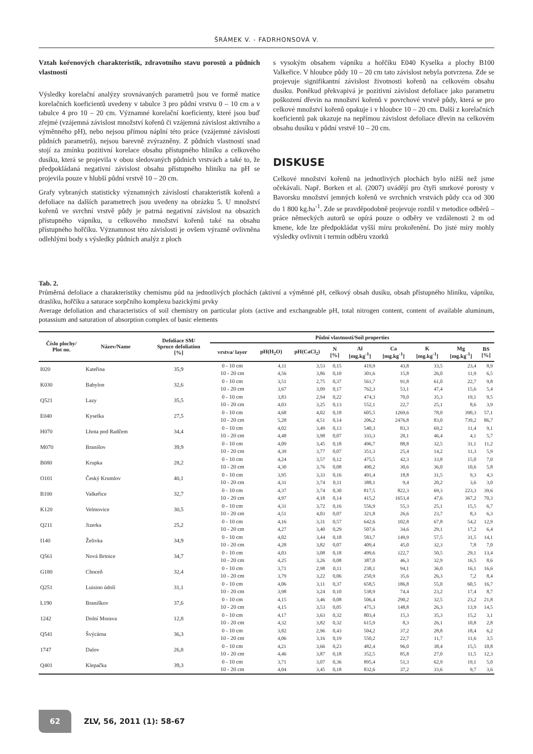ŠRÁMEK V. - FADRHONSOVÁ V.
Vztah kořenových charakteristik, zdravotního stavu porostů a půdních vlastností
Výsledky korelační analýzy srovnávaných parametrů jsou ve formě matice korelačních koeficientů uvedeny v tabulce 3 pro půdní vrstvu 0 – 10 cm a v tabulce 4 pro 10 – 20 cm. Významné korelační koeficienty, které jsou buď zřejmé (vzájemná závislost množství kořenů či vzájemná závislost aktivního a výměnného pH), nebo nejsou přímou náplní této práce (vzájemné závislosti půdních parametrů), nejsou barevně zvýrazněny. Z půdních vlastností snad stojí za zmínku pozitivní korelace obsahu přístupného hliníku a celkového dusíku, která se projevila v obou sledovaných půdních vrstvách a také to, že předpokládaná negativní závislost obsahu přístupného hliníku na pH se projevila pouze v hlubší půdní vrstvě 10 – 20 cm.
Grafy vybraných statisticky významných závislostí charakteristik kořenů a defoliace na dalších parametrech jsou uvedeny na obrázku 5. U množství kořenů ve svrchní vrstvě půdy je patrná negativní závislost na obsazích přístupného vápníku, u celkového množství kořenů také na obsahu přístupného hořčíku. Významnost této závislosti je ovšem výrazně ovlivněna odlehlými body s výsledky půdních analýz z ploch
s vysokým obsahem vápníku a hořčíku E040 Kyselka a plochy B100 Valkeřice. V hloubce půdy 10 – 20 cm tato závislost nebyla potvrzena. Zde se projevuje signifikantní závislost životnosti kořenů na celkovém obsahu dusíku. Poněkud překvapivá je pozitivní závislost defoliace jako parametru poškození dřevin na množství kořenů v povrchové vrstvě půdy, která se pro celkové množství kořenů opakuje i v hloubce 10 – 20 cm. Další z korelačních koeficientů pak ukazuje na nepřímou závislost defoliace dřevin na celkovém obsahu dusíku v půdní vrstvě 10 – 20 cm.
DISKUSE
Celkové množství kořenů na jednotlivých plochách bylo nižší než jsme očekávali. Např. Borken et al. (2007) uvádějí pro čtyři smrkové porosty v Bavorsku množství jemných kořenů ve svrchních vrstvách půdy cca od 300 do 1 800 kg.ha<sup>-1</sup>. Zde se pravděpodobně projevuje rozdíl v metodice odběrů – práce německých autorů se opírá pouze o odběry ve vzdálenosti 2 m od kmene, kde lze předpokládat vyšší míru prokořenění. Do jisté míry mohly výsledky ovlivnit i termín odběru vzorků
Tab. 2.
Průměrná defoliace a charakteristiky chemismu půd na jednotlivých plochách (aktivní a výměnné pH, celkový obsah dusíku, obsah přístupného hliníku, vápníku, draslíku, hořčíku a saturace sorpčního komplexu bazickými prvky
Average defoliation and characteristics of soil chemistry on particular plots (active and exchangeable pH, total nitrogen content, content of available aluminum, potassium and saturation of absorption complex of basic elements
| Číslo plochy/ Plot no. | Název/Name | Defoliace SM/ Spruce defoliation [%] | Půdní vlastnosti/Soil properties | | | | | | | | |
| --- | --- | --- | --- | --- | --- | --- | --- | --- | --- | --- | --- |
| | | | vrstva/ layer | pH(H<sub>2</sub>O) | pH(CaCl<sub>2</sub>) | N [%] | Al [mg.kg<sup>-1</sup>] | Ca [mg.kg<sup>-1</sup>] | K [mg.kg<sup>-1</sup>] | Mg [mg.kg<sup>-1</sup>] | BS [%] |
| I020 | Kateřina | 35,9 | 0 - 10 cm | 4,11 | 3,53 | 0,15 | 419,9 | 43,8 | 33,5 | 23,4 | 8,9 |
| | | | 10 - 20 cm | 4,56 | 3,86 | 0,10 | 301,6 | 15,8 | 26,0 | 11,9 | 6,5 |
| K030 | Babylon | 32,6 | 0 - 10 cm | 3,51 | 2,75 | 0,37 | 561,7 | 91,8 | 61,0 | 22,7 | 9,8 |
| | | | 10 - 20 cm | 3,67 | 3,09 | 0,17 | 762,3 | 53,1 | 47,4 | 15,6 | 5,4 |
| Q521 | Lazy | 35,5 | 0 - 10 cm | 3,83 | 2,94 | 0,22 | 474,3 | 70,0 | 35,3 | 19,1 | 9,5 |
| | | | 10 - 20 cm | 4,03 | 3,25 | 0,13 | 552,1 | 22,7 | 25,1 | 8,6 | 3,9 |
| E040 | Kyselka | 27,5 | 0 - 10 cm | 4,68 | 4,02 | 0,18 | 605,5 | 1269,6 | 78,0 | 390,3 | 57,1 |
| | | | 10 - 20 cm | 5,28 | 4,51 | 0,14 | 206,2 | 2476,8 | 83,0 | 739,2 | 86,7 |
| H070 | Lhota pod Radčem | 34,4 | 0 - 10 cm | 4,02 | 3,49 | 0,13 | 540,3 | 83,3 | 69,2 | 11,4 | 9,1 |
| | | | 10 - 20 cm | 4,48 | 3,98 | 0,07 | 333,3 | 20,1 | 46,4 | 4,1 | 5,7 |
| M070 | Branišov | 39,9 | 0 - 10 cm | 4,09 | 3,45 | 0,18 | 496,7 | 88,8 | 32,5 | 31,1 | 11,2 |
| | | | 10 - 20 cm | 4,39 | 3,77 | 0,07 | 351,3 | 25,4 | 14,2 | 11,3 | 5,9 |
| B080 | Krupka | 28,2 | 0 - 10 cm | 4,24 | 3,57 | 0,12 | 475,5 | 42,3 | 33,8 | 15,0 | 7,0 |
| | | | 10 - 20 cm | 4,30 | 3,76 | 0,08 | 490,2 | 30,6 | 36,0 | 10,6 | 5,8 |
| O101 | Český Krumlov | 40,1 | 0 - 10 cm | 3,95 | 3,33 | 0,16 | 491,4 | 18,8 | 31,5 | 9,3 | 4,3 |
| | | | 10 - 20 cm | 4,31 | 3,74 | 0,11 | 388,1 | 9,4 | 20,2 | 3,6 | 3,0 |
| B100 | Valkeřice | 32,7 | 0 - 10 cm | 4,37 | 3,74 | 0,30 | 817,5 | 822,3 | 69,3 | 223,3 | 39,6 |
| | | | 10 - 20 cm | 4,97 | 4,18 | 0,14 | 415,2 | 1653,4 | 47,6 | 367,2 | 70,3 |
| K120 | Velmovice | 30,5 | 0 - 10 cm | 4,31 | 3,72 | 0,16 | 556,9 | 55,3 | 25,1 | 15,5 | 6,7 |
| | | | 10 - 20 cm | 4,51 | 4,03 | 0,07 | 321,8 | 26,6 | 23,7 | 8,3 | 6,3 |
| Q211 | Jizerka | 25,2 | 0 - 10 cm | 4,16 | 3,31 | 0,57 | 642,6 | 102,8 | 67,8 | 54,2 | 12,9 |
| | | | 10 - 20 cm | 4,27 | 3,40 | 0,29 | 507,6 | 34,6 | 29,1 | 17,2 | 6,4 |
| I140 | Želivka | 34,9 | 0 - 10 cm | 4,02 | 3,44 | 0,18 | 583,7 | 149,9 | 57,5 | 31,5 | 14,1 |
| | | | 10 - 20 cm | 4,28 | 3,82 | 0,07 | 409,4 | 45,0 | 32,3 | 7,8 | 7,0 |
| Q561 | Nová Brtnice | 34,7 | 0 - 10 cm | 4,03 | 3,08 | 0,18 | 499,6 | 122,7 | 50,5 | 29,1 | 13,4 |
| | | | 10 - 20 cm | 4,25 | 3,26 | 0,08 | 387,0 | 46,3 | 32,9 | 16,5 | 8,6 |
| G180 | Choceň | 32,4 | 0 - 10 cm | 3,71 | 2,98 | 0,11 | 238,1 | 94,1 | 36,0 | 16,1 | 16,6 |
| | | | 10 - 20 cm | 3,79 | 3,22 | 0,06 | 250,9 | 35,6 | 26,3 | 7,2 | 8,4 |
| Q251 | Luisino údolí | 31,1 | 0 - 10 cm | 4,06 | 3,11 | 0,37 | 658,5 | 186,8 | 55,0 | 60,5 | 16,7 |
| | | | 10 - 20 cm | 3,98 | 3,24 | 0,10 | 538,9 | 74,4 | 23,2 | 17,4 | 8,7 |
| L190 | Braniškov | 37,6 | 0 - 10 cm | 4,15 | 3,46 | 0,08 | 506,4 | 290,2 | 32,5 | 23,2 | 21,8 |
| | | | 10 - 20 cm | 4,15 | 3,53 | 0,05 | 475,3 | 148,8 | 26,3 | 13,9 | 14,5 |
| 1242 | Dolní Morava | 12,8 | 0 - 10 cm | 4,17 | 3,63 | 0,32 | 803,4 | 15,3 | 35,3 | 15,2 | 3,1 |
| | | | 10 - 20 cm | 4,32 | 3,82 | 0,32 | 615,9 | 8,3 | 26,1 | 10,8 | 2,8 |
| Q541 | Švýcárna | 36,3 | 0 - 10 cm | 3,82 | 2,96 | 0,43 | 504,2 | 37,2 | 28,8 | 18,4 | 6,2 |
| | | | 10 - 20 cm | 4,06 | 3,16 | 0,19 | 550,2 | 22,7 | 11,7 | 11,6 | 3,5 |
| 1747 | Dalov | 26,8 | 0 - 10 cm | 4,21 | 3,66 | 0,23 | 482,4 | 96,0 | 38,4 | 15,5 | 10,8 |
| | | | 10 - 20 cm | 4,46 | 3,87 | 0,18 | 352,5 | 85,8 | 27,0 | 11,5 | 12,3 |
| Q401 | Klepačka | 39,3 | 0 - 10 cm | 3,71 | 3,07 | 0,36 | 895,4 | 51,3 | 62,9 | 19,1 | 5,0 |
| | | | 10 - 20 cm | 4,04 | 3,45 | 0,18 | 832,6 | 37,2 | 33,6 | 9,7 | 3,6 |
62 ZLV, 56, 2011 (1): 58-67